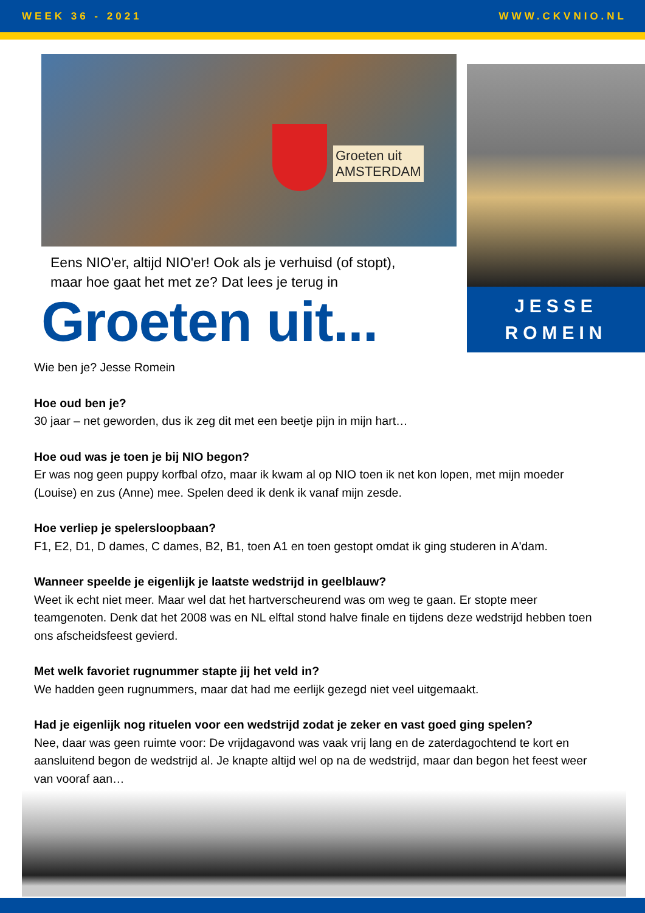WEEK 36 - 2021 WWW.CKVNIO.NL
Groeten uit
AMSTERDAM
Eens NIO'er, altijd NIO'er! Ook als je verhuisd (of stopt),
maar hoe gaat het met ze? Dat lees je terug in
Groeten uit...
JESSE
ROMEIN
Wie ben je? Jesse Romein
Hoe oud ben je?
30 jaar – net geworden, dus ik zeg dit met een beetje pijn in mijn hart…
Hoe oud was je toen je bij NIO begon?
Er was nog geen puppy korfbal ofzo, maar ik kwam al op NIO toen ik net kon lopen, met mijn moeder (Louise) en zus (Anne) mee. Spelen deed ik denk ik vanaf mijn zesde.
Hoe verliep je spelersloopbaan?
F1, E2, D1, D dames, C dames, B2, B1, toen A1 en toen gestopt omdat ik ging studeren in A'dam.
Wanneer speelde je eigenlijk je laatste wedstrijd in geelblauw?
Weet ik echt niet meer. Maar wel dat het hartverscheurend was om weg te gaan. Er stopte meer teamgenoten. Denk dat het 2008 was en NL elftal stond halve finale en tijdens deze wedstrijd hebben toen ons afscheidsfeest gevierd.
Met welk favoriet rugnummer stapte jij het veld in?
We hadden geen rugnummers, maar dat had me eerlijk gezegd niet veel uitgemaakt.
Had je eigenlijk nog rituelen voor een wedstrijd zodat je zeker en vast goed ging spelen?
Nee, daar was geen ruimte voor: De vrijdagavond was vaak vrij lang en de zaterdagochtend te kort en aansluitend begon de wedstrijd al. Je knapte altijd wel op na de wedstrijd, maar dan begon het feest weer van vooraf aan…